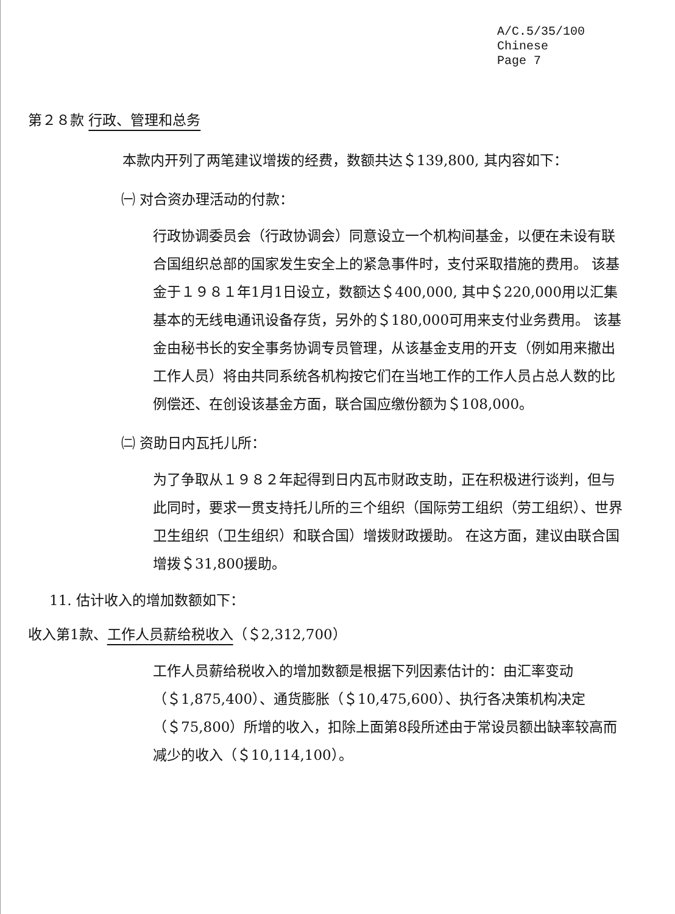A/C.5/35/100
Chinese
Page 7
第２８款 行政、管理和总务
本款内开列了两笔建议增拨的经费，数额共达＄139,800, 其内容如下：
㈠ 对合资办理活动的付款：
行政协调委员会（行政协调会）同意设立一个机构间基金，以便在未设有联合国组织总部的国家发生安全上的紧急事件时，支付采取措施的费用。 该基金于１９８１年1月1日设立，数额达＄400,000, 其中＄220,000用以汇集基本的无线电通讯设备存货，另外的＄180,000可用来支付业务费用。 该基金由秘书长的安全事务协调专员管理，从该基金支用的开支（例如用来撤出工作人员）将由共同系统各机构按它们在当地工作的工作人员占总人数的比例偿还、在创设该基金方面，联合国应缴份额为＄108,000。
㈡ 资助日内瓦托儿所：
为了争取从１９８２年起得到日内瓦市财政支助，正在积极进行谈判，但与此同时，要求一贯支持托儿所的三个组织（国际劳工组织（劳工组织）、世界卫生组织（卫生组织）和联合国）增拨财政援助。 在这方面，建议由联合国增拨＄31,800援助。
11. 估计收入的增加数额如下：
收入第1款、工作人员薪给税收入（＄2,312,700）
工作人员薪给税收入的增加数额是根据下列因素估计的：由汇率变动（＄1,875,400）、通货膨胀（＄10,475,600）、执行各决策机构决定（＄75,800）所增的收入，扣除上面第8段所述由于常设员额出缺率较高而减少的收入（＄10,114,100）。